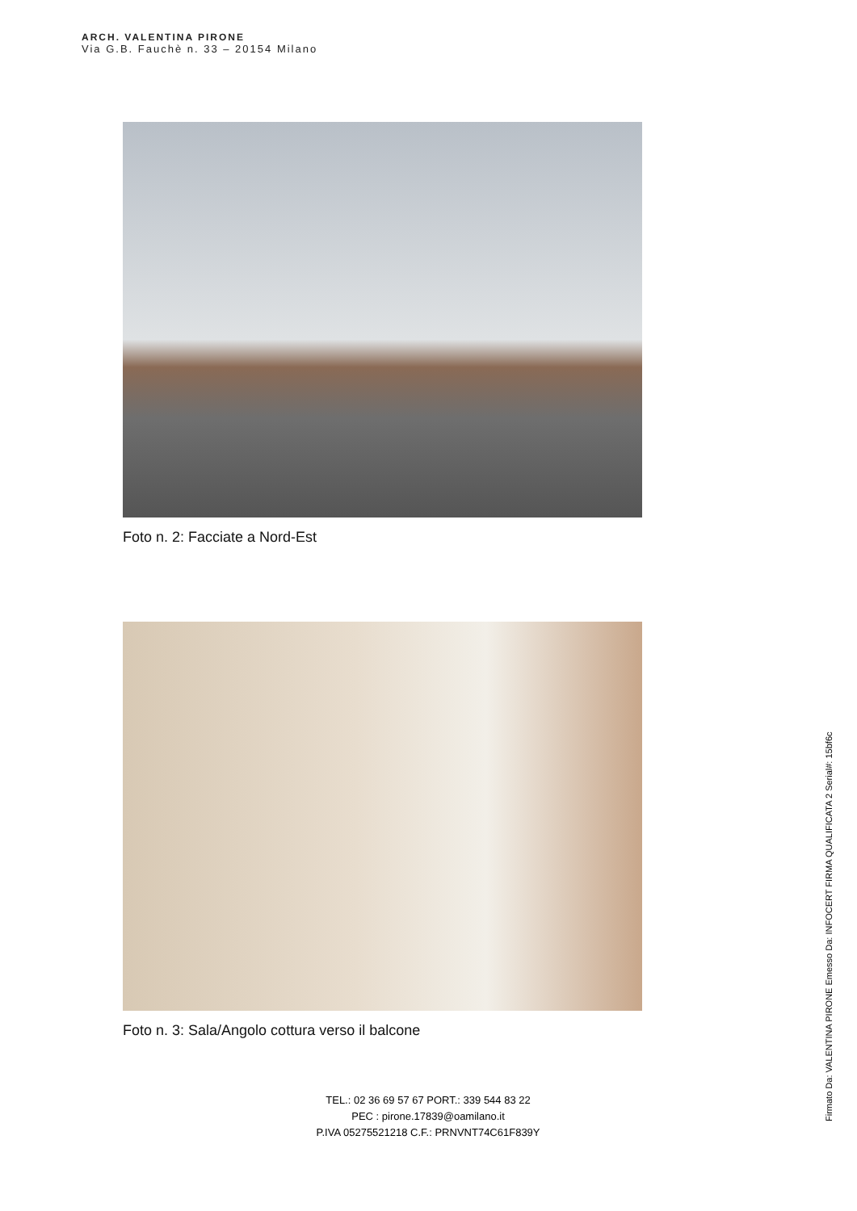ARCH. VALENTINA PIRONE
Via G.B. Fauchè n. 33 – 20154 Milano
Foto n. 2: Facciate a Nord-Est
Foto n. 3: Sala/Angolo cottura verso il balcone
TEL.: 02 36 69 57 67 PORT.: 339 544 83 22
PEC : pirone.17839@oamilano.it
P.IVA 05275521218 C.F.: PRNVNT74C61F839Y
Firmato Da: VALENTINA PIRONE Emesso Da: INFOCERT FIRMA QUALIFICATA 2 Serial#: 15bf6c